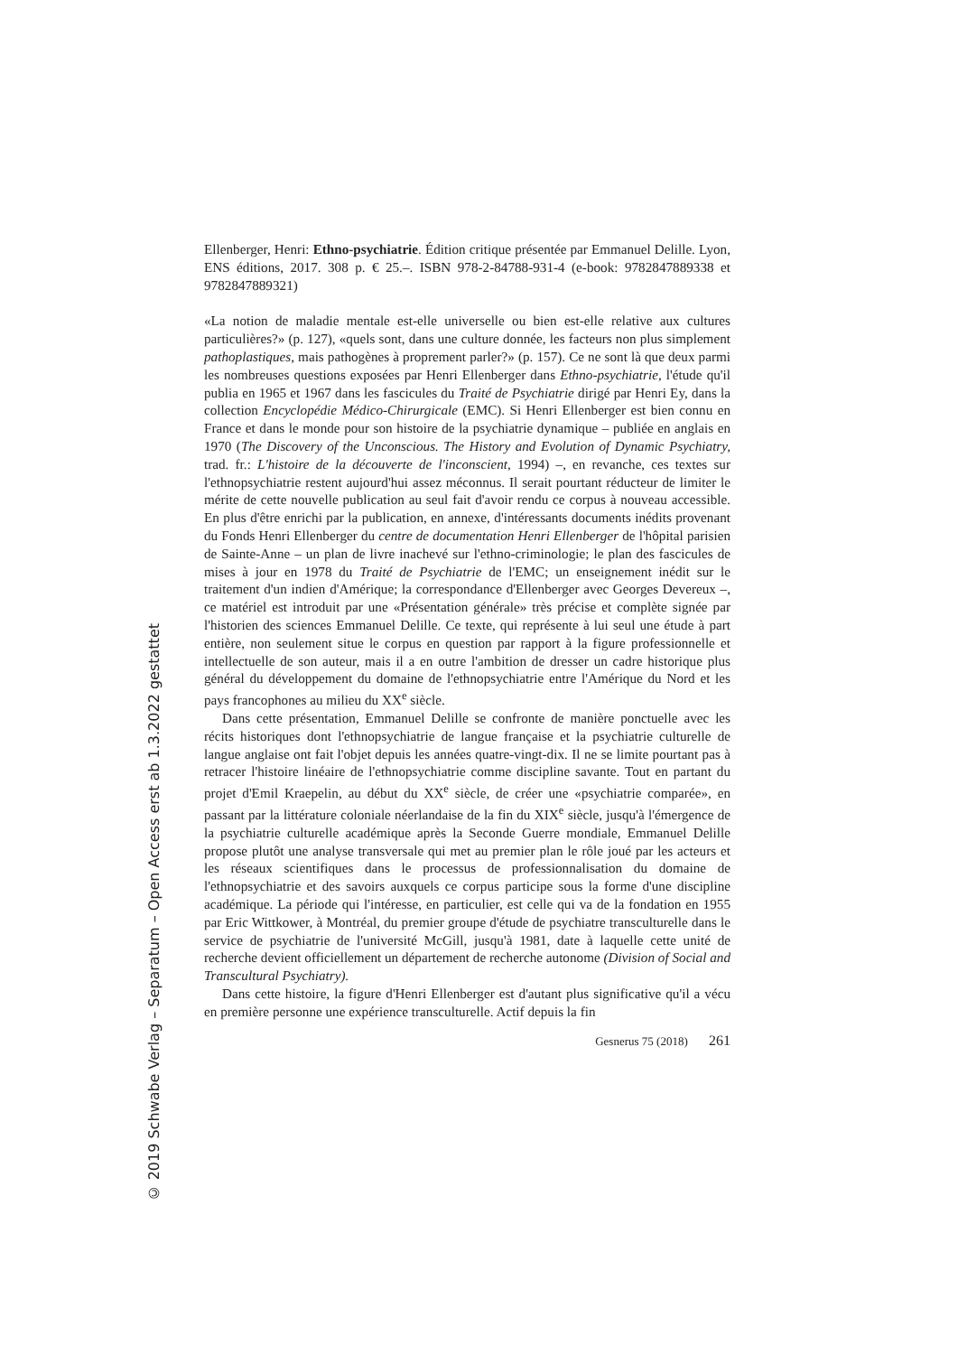© 2019 Schwabe Verlag – Separatum – Open Access erst ab 1.3.2022 gestattet
Ellenberger, Henri: Ethno-psychiatrie. Édition critique présentée par Emmanuel Delille. Lyon, ENS éditions, 2017. 308 p. € 25.–. ISBN 978-2-84788-931-4 (e-book: 9782847889338 et 9782847889321)
«La notion de maladie mentale est-elle universelle ou bien est-elle relative aux cultures particulières?» (p. 127), «quels sont, dans une culture donnée, les facteurs non plus simplement pathoplastiques, mais pathogènes à proprement parler?» (p. 157). Ce ne sont là que deux parmi les nombreuses questions exposées par Henri Ellenberger dans Ethno-psychiatrie, l'étude qu'il publia en 1965 et 1967 dans les fascicules du Traité de Psychiatrie dirigé par Henri Ey, dans la collection Encyclopédie Médico-Chirurgicale (EMC). Si Henri Ellenberger est bien connu en France et dans le monde pour son histoire de la psychiatrie dynamique – publiée en anglais en 1970 (The Discovery of the Unconscious. The History and Evolution of Dynamic Psychiatry, trad. fr.: L'histoire de la découverte de l'inconscient, 1994) –, en revanche, ces textes sur l'ethnopsychiatrie restent aujourd'hui assez méconnus. Il serait pourtant réducteur de limiter le mérite de cette nouvelle publication au seul fait d'avoir rendu ce corpus à nouveau accessible. En plus d'être enrichi par la publication, en annexe, d'intéressants documents inédits provenant du Fonds Henri Ellenberger du centre de documentation Henri Ellenberger de l'hôpital parisien de Sainte-Anne – un plan de livre inachevé sur l'ethno-criminologie; le plan des fascicules de mises à jour en 1978 du Traité de Psychiatrie de l'EMC; un enseignement inédit sur le traitement d'un indien d'Amérique; la correspondance d'Ellenberger avec Georges Devereux –, ce matériel est introduit par une «Présentation générale» très précise et complète signée par l'historien des sciences Emmanuel Delille. Ce texte, qui représente à lui seul une étude à part entière, non seulement situe le corpus en question par rapport à la figure professionnelle et intellectuelle de son auteur, mais il a en outre l'ambition de dresser un cadre historique plus général du développement du domaine de l'ethnopsychiatrie entre l'Amérique du Nord et les pays francophones au milieu du XX<sup>e</sup> siècle.
Dans cette présentation, Emmanuel Delille se confronte de manière ponctuelle avec les récits historiques dont l'ethnopsychiatrie de langue française et la psychiatrie culturelle de langue anglaise ont fait l'objet depuis les années quatre-vingt-dix. Il ne se limite pourtant pas à retracer l'histoire linéaire de l'ethnopsychiatrie comme discipline savante. Tout en partant du projet d'Emil Kraepelin, au début du XX<sup>e</sup> siècle, de créer une «psychiatrie comparée», en passant par la littérature coloniale néerlandaise de la fin du XIX<sup>e</sup> siècle, jusqu'à l'émergence de la psychiatrie culturelle académique après la Seconde Guerre mondiale, Emmanuel Delille propose plutôt une analyse transversale qui met au premier plan le rôle joué par les acteurs et les réseaux scientifiques dans le processus de professionnalisation du domaine de l'ethnopsychiatrie et des savoirs auxquels ce corpus participe sous la forme d'une discipline académique. La période qui l'intéresse, en particulier, est celle qui va de la fondation en 1955 par Eric Wittkower, à Montréal, du premier groupe d'étude de psychiatre transculturelle dans le service de psychiatrie de l'université McGill, jusqu'à 1981, date à laquelle cette unité de recherche devient officiellement un département de recherche autonome (Division of Social and Transcultural Psychiatry).
Dans cette histoire, la figure d'Henri Ellenberger est d'autant plus significative qu'il a vécu en première personne une expérience transculturelle. Actif depuis la fin
Gesnerus 75 (2018) 261